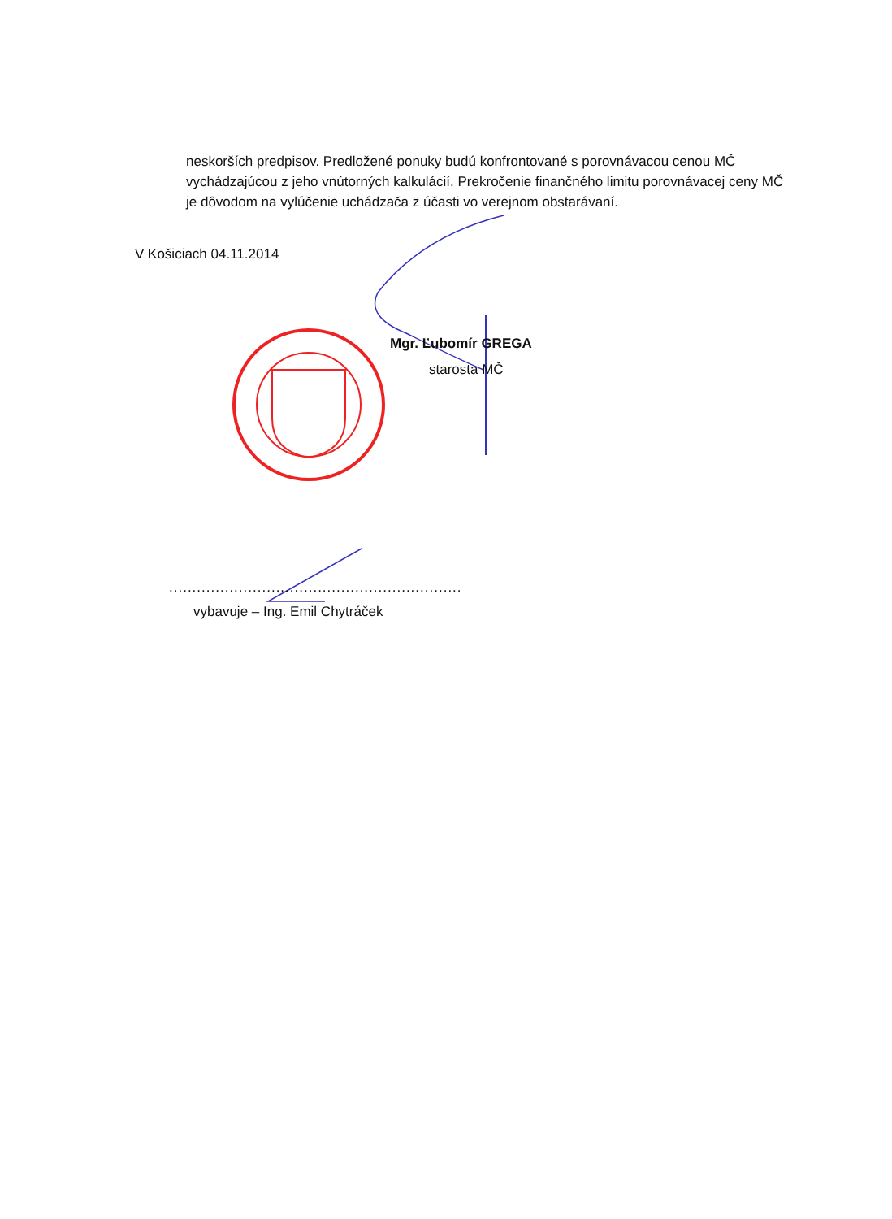neskorších predpisov. Predložené ponuky budú konfrontované s porovnávacou cenou MČ vychádzajúcou z jeho vnútorných kalkulácií. Prekročenie finančného limitu porovnávacej ceny MČ je dôvodom na vylúčenie uchádzača z účasti vo verejnom obstarávaní.
V Košiciach 04.11.2014
Mgr. Ľubomír GREGA
starosta MČ
...............................................................
vybavuje – Ing. Emil Chytráček